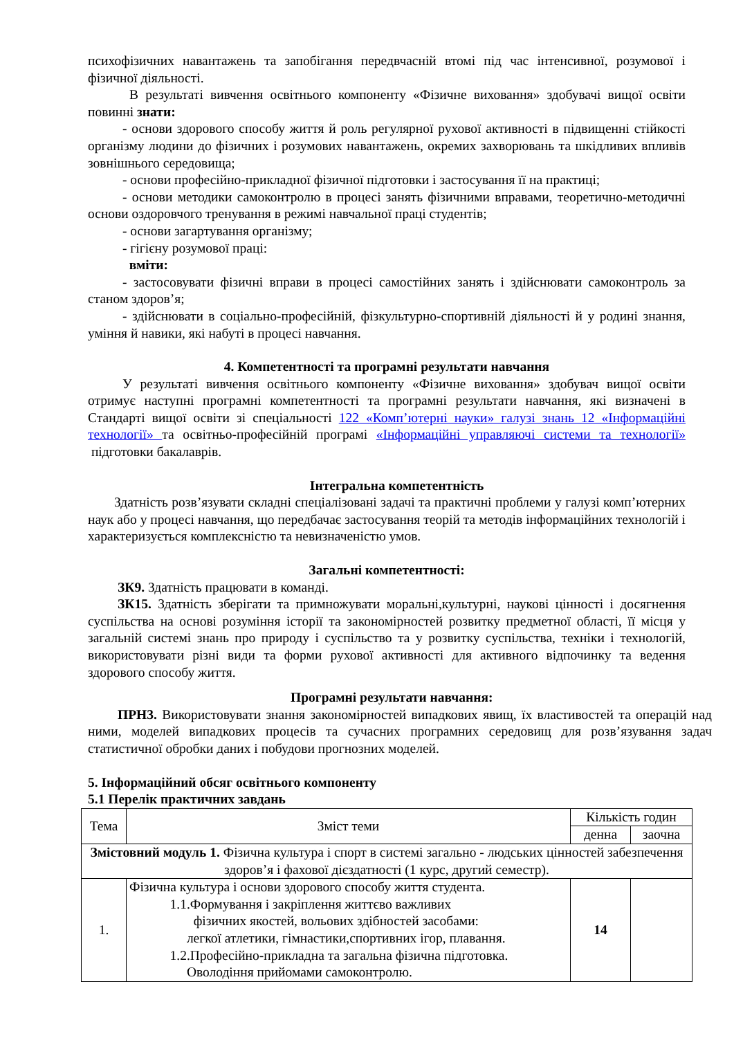психофізичних навантажень та запобігання передвчасній втомі під час інтенсивної, розумової і фізичної діяльності.
В результаті вивчення освітнього компоненту «Фізичне виховання» здобувачі вищої освіти повинні знати:
- основи здорового способу життя й роль регулярної рухової активності в підвищенні стійкості організму людини до фізичних і розумових навантажень, окремих захворювань та шкідливих впливів зовнішнього середовища;
- основи професійно-прикладної фізичної підготовки і застосування її на практиці;
- основи методики самоконтролю в процесі занять фізичними вправами, теоретично-методичні основи оздоровчого тренування в режимі навчальної праці студентів;
- основи загартування організму;
- гігієну розумової праці:
вміти:
- застосовувати фізичні вправи в процесі самостійних занять і здійснювати самоконтроль за станом здоров’я;
- здійснювати в соціально-професійній, фізкультурно-спортивній діяльності й у родині знання, уміння й навики, які набуті в процесі навчання.
4. Компетентності та програмні результати навчання
У результаті вивчення освітнього компоненту «Фізичне виховання» здобувач вищої освіти отримує наступні програмні компетентності та програмні результати навчання, які визначені в Стандарті вищої освіти зі спеціальності 122 «Комп’ютерні науки» галузі знань 12 «Інформаційні технології» та освітньо-професійній програмі «Інформаційні управляючі системи та технології» підготовки бакалаврів.
Інтегральна компетентність
Здатність розв’язувати складні спеціалізовані задачі та практичні проблеми у галузі комп’ютерних наук або у процесі навчання, що передбачає застосування теорій та методів інформаційних технологій і характеризується комплексністю та невизначеністю умов.
Загальні компетентності:
ЗК9. Здатність працювати в команді.
ЗК15. Здатність зберігати та примножувати моральні,культурні, наукові цінності і досягнення суспільства на основі розуміння історії та закономірностей розвитку предметної області, її місця у загальній системі знань про природу і суспільство та у розвитку суспільства, техніки і технологій, використовувати різні види та форми рухової активності для активного відпочинку та ведення здорового способу життя.
Програмні результати навчання:
ПРН3. Використовувати знання закономірностей випадкових явищ, їх властивостей та операцій над ними, моделей випадкових процесів та сучасних програмних середовищ для розв’язування задач статистичної обробки даних і побудови прогнозних моделей.
5. Інформаційний обсяг освітнього компоненту
5.1 Перелік практичних завдань
| Тема | Зміст теми | Кількість годин | |
| --- | --- | --- | --- |
| | | денна | заочна |
| Змістовний модуль 1. Фізична культура і спорт в системі загально - людських цінностей забезпечення здоров’я і фахової дієздатності (1 курс, другий семестр). | | | |
| 1. | Фізична культура і основи здорового способу життя студента. 1.1.Формування і закріплення життєво важливих фізичних якостей, вольових здібностей засобами: легкої атлетики, гімнастики,спортивних ігор, плавання. 1.2.Професійно-прикладна та загальна фізична підготовка. Оволодіння прийомами самоконтролю. | 14 | |